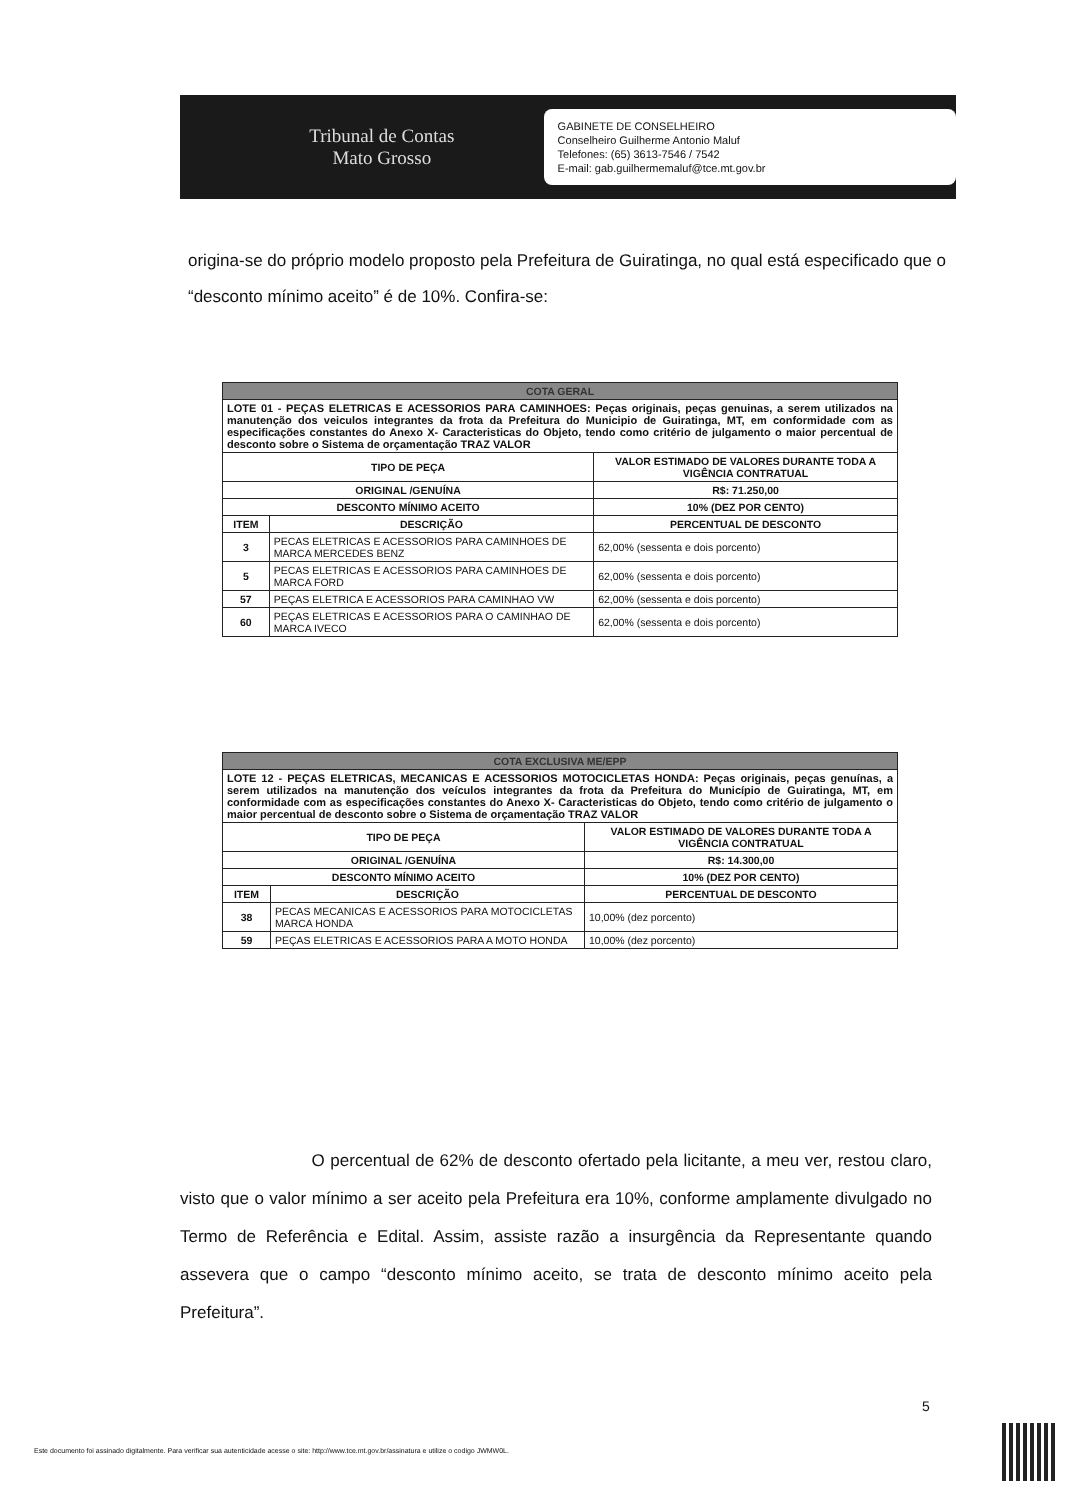Tribunal de Contas
Mato Grosso
GABINETE DE CONSELHEIRO
Conselheiro Guilherme Antonio Maluf
Telefones: (65) 3613-7546 / 7542
E-mail: gab.guilhermemaluf@tce.mt.gov.br
origina-se do próprio modelo proposto pela Prefeitura de Guiratinga, no qual está especificado que o “desconto mínimo aceito” é de 10%. Confira-se:
| COTA GERAL | | |
| LOTE 01 - PEÇAS ELETRICAS E ACESSORIOS PARA CAMINHOES: Peças originais, peças genuinas, a serem utilizados na manutenção dos veiculos integrantes da frota da Prefeitura do Municipio de Guiratinga, MT, em conformidade com as especificações constantes do Anexo X- Caracteristicas do Objeto, tendo como critério de julgamento o maior percentual de desconto sobre o Sistema de orçamentação TRAZ VALOR | | |
| TIPO DE PEÇA | | VALOR ESTIMADO DE VALORES DURANTE TODA A VIGÊNCIA CONTRATUAL |
| ORIGINAL /GENUÍNA | | R$: 71.250,00 |
| DESCONTO MÍNIMO ACEITO | | 10% (DEZ POR CENTO) |
| ITEM | DESCRIÇÃO | PERCENTUAL DE DESCONTO |
| 3 | PECAS ELETRICAS E ACESSORIOS PARA CAMINHOES DE MARCA MERCEDES BENZ | 62,00% (sessenta e dois porcento) |
| 5 | PECAS ELETRICAS E ACESSORIOS PARA CAMINHOES DE MARCA FORD | 62,00% (sessenta e dois porcento) |
| 57 | PEÇAS ELETRICA E ACESSORIOS PARA CAMINHAO VW | 62,00% (sessenta e dois porcento) |
| 60 | PEÇAS ELETRICAS E ACESSORIOS PARA O CAMINHAO DE MARCA IVECO | 62,00% (sessenta e dois porcento) |
| COTA EXCLUSIVA ME/EPP | | |
| LOTE 12 - PEÇAS ELETRICAS, MECANICAS E ACESSORIOS MOTOCICLETAS HONDA: Peças originais, peças genuínas, a serem utilizados na manutenção dos veículos integrantes da frota da Prefeitura do Município de Guiratinga, MT, em conformidade com as especificações constantes do Anexo X- Caracteristicas do Objeto, tendo como critério de julgamento o maior percentual de desconto sobre o Sistema de orçamentação TRAZ VALOR | | |
| TIPO DE PEÇA | | VALOR ESTIMADO DE VALORES DURANTE TODA A VIGÊNCIA CONTRATUAL |
| ORIGINAL /GENUÍNA | | R$: 14.300,00 |
| DESCONTO MÍNIMO ACEITO | | 10% (DEZ POR CENTO) |
| ITEM | DESCRIÇÃO | PERCENTUAL DE DESCONTO |
| 38 | PECAS MECANICAS E ACESSORIOS PARA MOTOCICLETAS MARCA HONDA | 10,00% (dez porcento) |
| 59 | PEÇAS ELETRICAS E ACESSORIOS PARA A MOTO HONDA | 10,00% (dez porcento) |
O percentual de 62% de desconto ofertado pela licitante, a meu ver, restou claro, visto que o valor mínimo a ser aceito pela Prefeitura era 10%, conforme amplamente divulgado no Termo de Referência e Edital. Assim, assiste razão a insurgência da Representante quando assevera que o campo “desconto mínimo aceito, se trata de desconto mínimo aceito pela Prefeitura”.
5
Este documento foi assinado digitalmente. Para verificar sua autenticidade acesse o site: http://www.tce.mt.gov.br/assinatura e utilize o codigo JWMW0L.